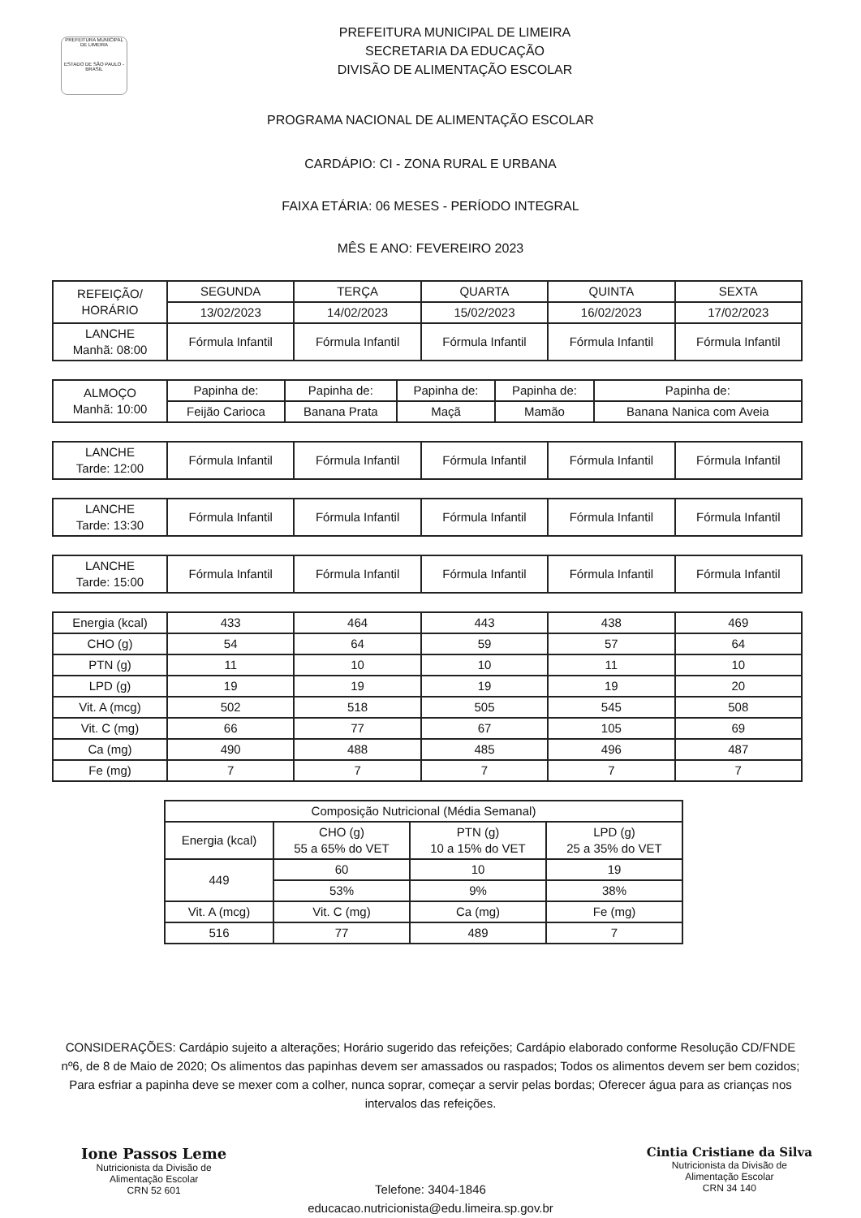PREFEITURA MUNICIPAL DE LIMEIRA
ESTADO DE SÃO PAULO - BRASIL
PREFEITURA MUNICIPAL DE LIMEIRA
SECRETARIA DA EDUCAÇÃO
DIVISÃO DE ALIMENTAÇÃO ESCOLAR
PROGRAMA NACIONAL DE ALIMENTAÇÃO ESCOLAR
CARDÁPIO: CI - ZONA RURAL E URBANA
FAIXA ETÁRIA: 06 MESES - PERÍODO INTEGRAL
MÊS E ANO: FEVEREIRO 2023
| REFEIÇÃO/ HORÁRIO | SEGUNDA | TERÇA | QUARTA | QUINTA | SEXTA |
| --- | --- | --- | --- | --- | --- |
| | 13/02/2023 | 14/02/2023 | 15/02/2023 | 16/02/2023 | 17/02/2023 |
| LANCHE Manhã: 08:00 | Fórmula Infantil | Fórmula Infantil | Fórmula Infantil | Fórmula Infantil | Fórmula Infantil |
| ALMOÇO Manhã: 10:00 | Papinha de: | Papinha de: | Papinha de: | Papinha de: | Papinha de: |
| | Feijão Carioca | Banana Prata | Maçã | Mamão | Banana Nanica com Aveia |
| LANCHE Tarde: 12:00 | Fórmula Infantil | Fórmula Infantil | Fórmula Infantil | Fórmula Infantil | Fórmula Infantil |
| LANCHE Tarde: 13:30 | Fórmula Infantil | Fórmula Infantil | Fórmula Infantil | Fórmula Infantil | Fórmula Infantil |
| LANCHE Tarde: 15:00 | Fórmula Infantil | Fórmula Infantil | Fórmula Infantil | Fórmula Infantil | Fórmula Infantil |
| Energia (kcal) | 433 | 464 | 443 | 438 | 469 |
| CHO (g) | 54 | 64 | 59 | 57 | 64 |
| PTN (g) | 11 | 10 | 10 | 11 | 10 |
| LPD (g) | 19 | 19 | 19 | 19 | 20 |
| Vit. A (mcg) | 502 | 518 | 505 | 545 | 508 |
| Vit. C (mg) | 66 | 77 | 67 | 105 | 69 |
| Ca (mg) | 490 | 488 | 485 | 496 | 487 |
| Fe (mg) | 7 | 7 | 7 | 7 | 7 |
| Composição Nutricional (Média Semanal) | | | |
| --- | --- | --- | --- |
| Energia (kcal) | CHO (g) 55 a 65% do VET | PTN (g) 10 a 15% do VET | LPD (g) 25 a 35% do VET |
| 449 | 60 | 10 | 19 |
| | 53% | 9% | 38% |
| Vit. A (mcg) | Vit. C (mg) | Ca (mg) | Fe (mg) |
| 516 | 77 | 489 | 7 |
CONSIDERAÇÕES: Cardápio sujeito a alterações; Horário sugerido das refeições; Cardápio elaborado conforme Resolução CD/FNDE nº6, de 8 de Maio de 2020; Os alimentos das papinhas devem ser amassados ou raspados; Todos os alimentos devem ser bem cozidos; Para esfriar a papinha deve se mexer com a colher, nunca soprar, começar a servir pelas bordas; Oferecer água para as crianças nos intervalos das refeições.
Ione Passos Leme
Nutricionista da Divisão de
Alimentação Escolar
CRN 52 601
Cintia Cristiane da Silva
Nutricionista da Divisão de
Alimentação Escolar
CRN 34 140
Telefone: 3404-1846
educacao.nutricionista@edu.limeira.sp.gov.br